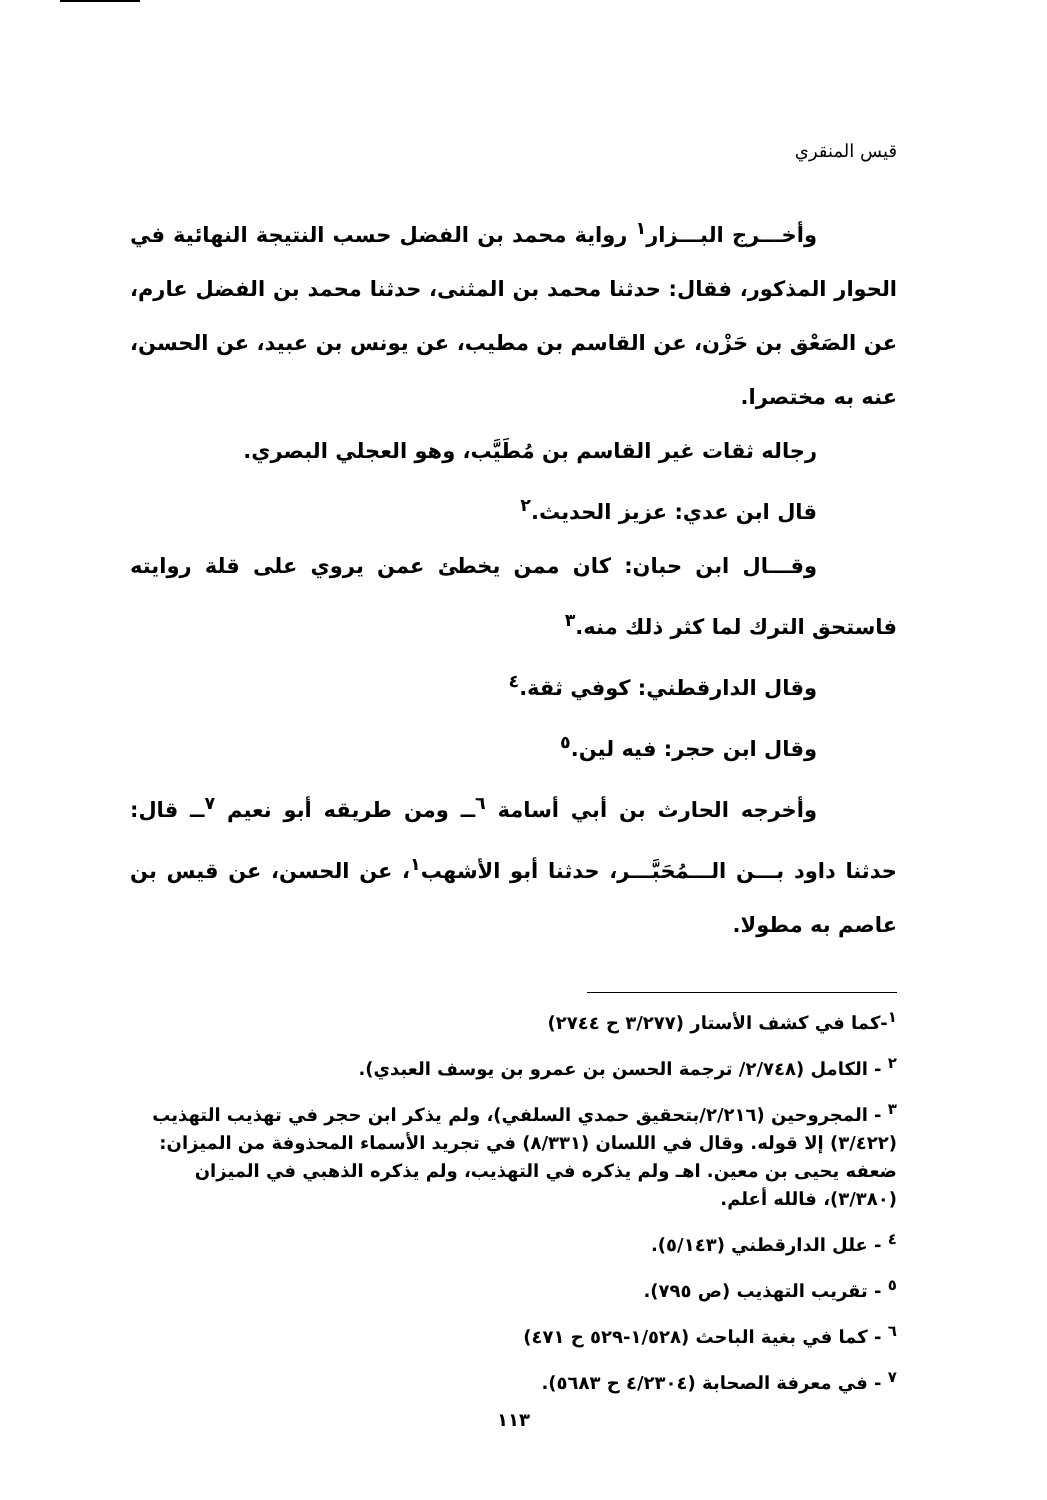قيس المنقري
وأخـــرج البـــزار<sup>١</sup> رواية محمد بن الفضل حسب النتيجة النهائية في الحوار المذكور، فقال: حدثنا محمد بن المثنى، حدثنا محمد بن الفضل عارم، عن الصَعْق بن حَزْن، عن القاسم بن مطيب، عن يونس بن عبيد، عن الحسن، عنه به مختصرا.
رجاله ثقات غير القاسم بن مُطَيَّب، وهو العجلي البصري.
قال ابن عدي: عزيز الحديث.<sup>٢</sup>
وقـــال ابن حبان: كان ممن يخطئ عمن يروي على قلة روايته فاستحق الترك لما كثر ذلك منه.<sup>٣</sup>
وقال الدارقطني: كوفي ثقة.<sup>٤</sup>
وقال ابن حجر: فيه لين.<sup>٥</sup>
وأخرجه الحارث بن أبي أسامة <sup>٦</sup>ــ ومن طريقه أبو نعيم <sup>٧</sup>ــ قال: حدثنا داود بـــن الـــمُحَبَّـــر، حدثنا أبو الأشهب<sup>١</sup>، عن الحسن، عن قيس بن عاصم به مطولا.
<sup>١</sup>-كما في كشف الأستار (٣/٢٧٧ ح ٢٧٤٤)
<sup>٢</sup> - الكامل (٢/٧٤٨/ ترجمة الحسن بن عمرو بن يوسف العبدي).
<sup>٣</sup> - المجروحين (٢/٢١٦/بتحقيق حمدي السلفي)، ولم يذكر ابن حجر في تهذيب التهذيب (٣/٤٢٢) إلا قوله. وقال في اللسان (٨/٣٣١) في تجريد الأسماء المحذوفة من الميزان: ضعفه يحيى بن معين. اهـ ولم يذكره في التهذيب، ولم يذكره الذهبي في الميزان (٣/٣٨٠)، فالله أعلم.
<sup>٤</sup> - علل الدارقطني (٥/١٤٣).
<sup>٥</sup> - تقريب التهذيب (ص ٧٩٥).
<sup>٦</sup> - كما في بغية الباحث (١/٥٢٨-٥٢٩ ح ٤٧١)
<sup>٧</sup> - في معرفة الصحابة (٤/٢٣٠٤ ح ٥٦٨٣).
١١٣